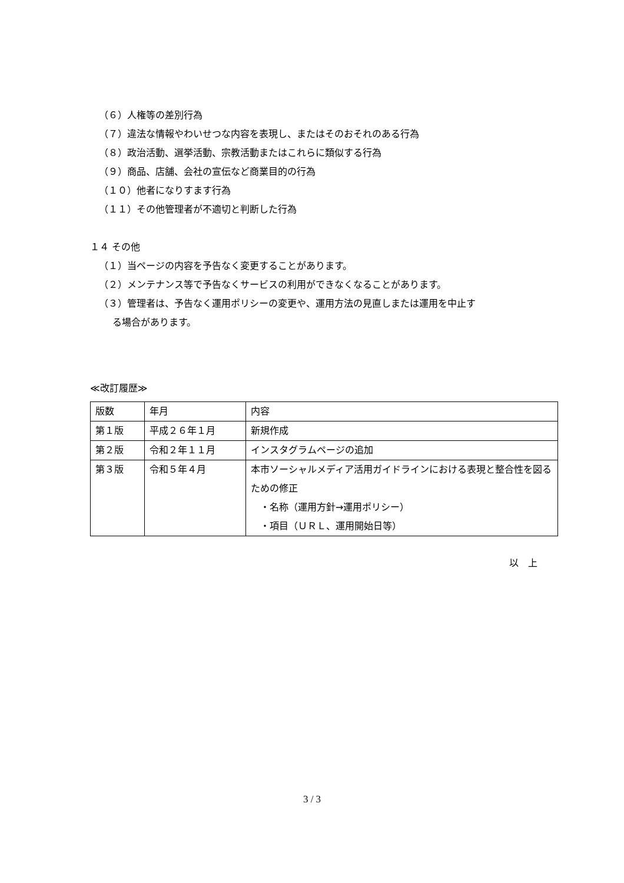（６）人権等の差別行為
（７）違法な情報やわいせつな内容を表現し、またはそのおそれのある行為
（８）政治活動、選挙活動、宗教活動またはこれらに類似する行為
（９）商品、店舗、会社の宣伝など商業目的の行為
（１０）他者になりすます行為
（１１）その他管理者が不適切と判断した行為
１４ その他
（１）当ページの内容を予告なく変更することがあります。
（２）メンテナンス等で予告なくサービスの利用ができなくなることがあります。
（３）管理者は、予告なく運用ポリシーの変更や、運用方法の見直しまたは運用を中止す
る場合があります。
≪改訂履歴≫
| 版数 | 年月 | 内容 |
| 第１版 | 平成２６年１月 | 新規作成 |
| 第２版 | 令和２年１１月 | インスタグラムページの追加 |
| 第３版 | 令和５年４月 | 本市ソーシャルメディア活用ガイドラインにおける表現と整合性を図るための修正 ・名称（運用方針→運用ポリシー） ・項目（ＵＲＬ、運用開始日等） |
以　上
3 / 3